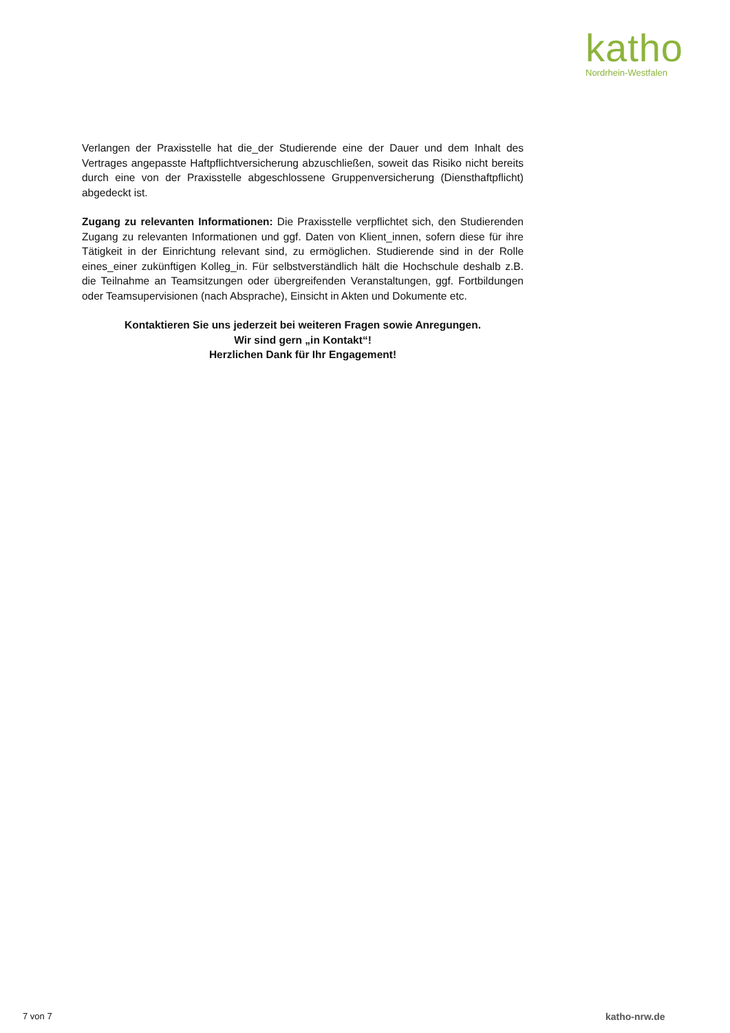katho
Nordrhein-Westfalen
Verlangen der Praxisstelle hat die_der Studierende eine der Dauer und dem Inhalt des Vertrages angepasste Haftpflichtversicherung abzuschließen, soweit das Risiko nicht bereits durch eine von der Praxisstelle abgeschlossene Gruppenversicherung (Diensthaftpflicht) abgedeckt ist.
Zugang zu relevanten Informationen: Die Praxisstelle verpflichtet sich, den Studierenden Zugang zu relevanten Informationen und ggf. Daten von Klient_innen, sofern diese für ihre Tätigkeit in der Einrichtung relevant sind, zu ermöglichen. Studierende sind in der Rolle eines_einer zukünftigen Kolleg_in. Für selbstverständlich hält die Hochschule deshalb z.B. die Teilnahme an Teamsitzungen oder übergreifenden Veranstaltungen, ggf. Fortbildungen oder Teamsupervisionen (nach Absprache), Einsicht in Akten und Dokumente etc.
Kontaktieren Sie uns jederzeit bei weiteren Fragen sowie Anregungen.
Wir sind gern „in Kontakt“!
Herzlichen Dank für Ihr Engagement!
7 von 7 katho-nrw.de